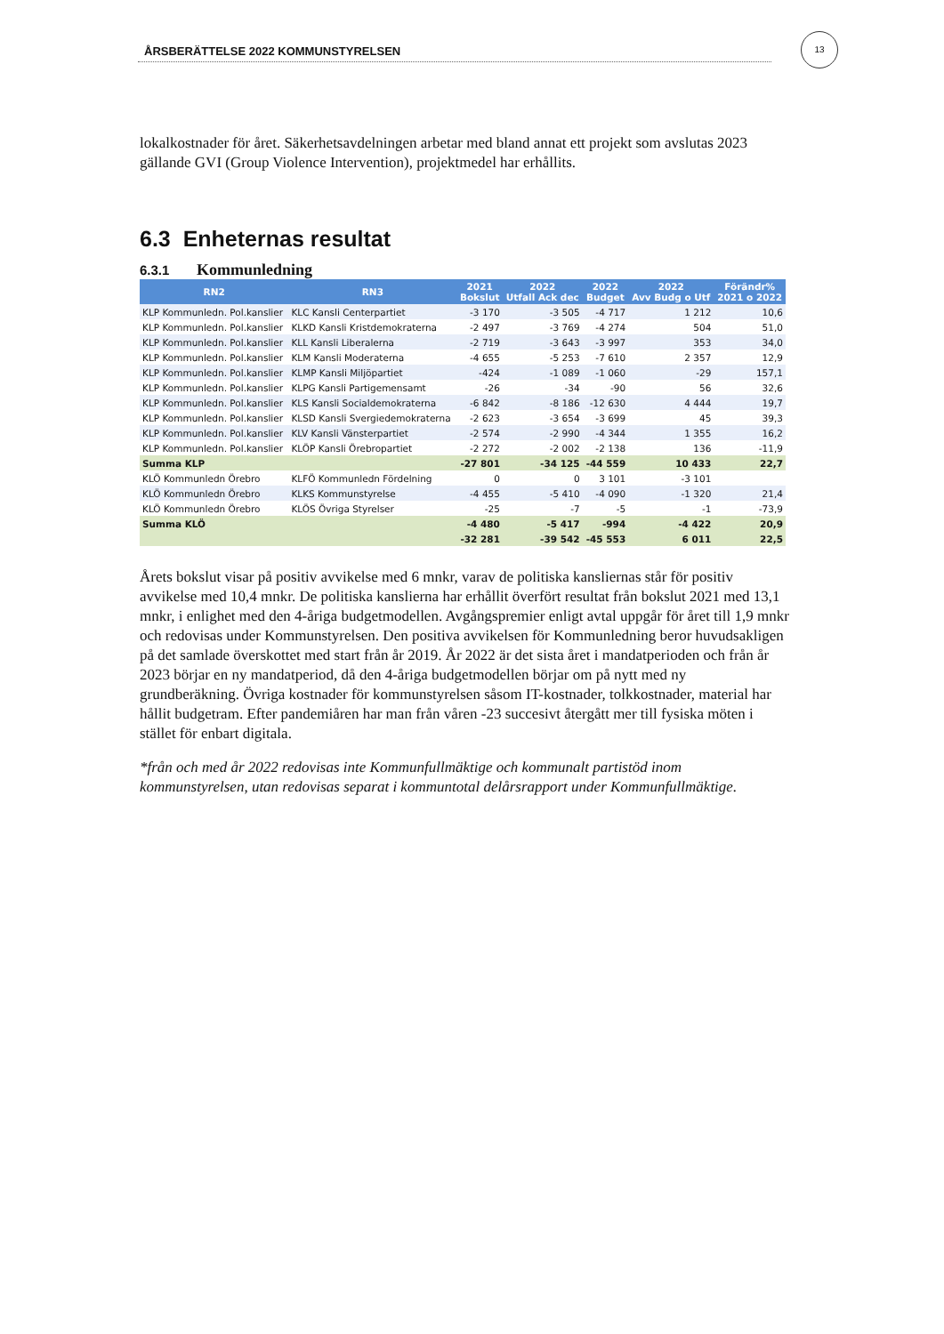ÅRSBERÄTTELSE 2022 KOMMUNSTYRELSEN
13
lokalkostnader för året. Säkerhetsavdelningen arbetar med bland annat ett projekt som avslutas 2023 gällande GVI (Group Violence Intervention), projektmedel har erhållits.
6.3 Enheternas resultat
6.3.1 Kommunledning
| RN2 | RN3 | 2021 Bokslut | 2022 Utfall Ack dec | 2022 Budget | 2022 Avv Budg o Utf | Förändr% 2021 o 2022 |
| --- | --- | --- | --- | --- | --- | --- |
| KLP Kommunledn. Pol.kanslier | KLC Kansli Centerpartiet | -3 170 | -3 505 | -4 717 | 1 212 | 10,6 |
| KLP Kommunledn. Pol.kanslier | KLKD Kansli Kristdemokraterna | -2 497 | -3 769 | -4 274 | 504 | 51,0 |
| KLP Kommunledn. Pol.kanslier | KLL Kansli Liberalerna | -2 719 | -3 643 | -3 997 | 353 | 34,0 |
| KLP Kommunledn. Pol.kanslier | KLM Kansli Moderaterna | -4 655 | -5 253 | -7 610 | 2 357 | 12,9 |
| KLP Kommunledn. Pol.kanslier | KLMP Kansli Miljöpartiet | -424 | -1 089 | -1 060 | -29 | 157,1 |
| KLP Kommunledn. Pol.kanslier | KLPG Kansli Partigemensamt | -26 | -34 | -90 | 56 | 32,6 |
| KLP Kommunledn. Pol.kanslier | KLS Kansli Socialdemokraterna | -6 842 | -8 186 | -12 630 | 4 444 | 19,7 |
| KLP Kommunledn. Pol.kanslier | KLSD Kansli Svergiedemokraterna | -2 623 | -3 654 | -3 699 | 45 | 39,3 |
| KLP Kommunledn. Pol.kanslier | KLV Kansli Vänsterpartiet | -2 574 | -2 990 | -4 344 | 1 355 | 16,2 |
| KLP Kommunledn. Pol.kanslier | KLÖP Kansli Örebropartiet | -2 272 | -2 002 | -2 138 | 136 | -11,9 |
| Summa KLP | | -27 801 | -34 125 | -44 559 | 10 433 | 22,7 |
| KLÖ Kommunledn Örebro | KLFÖ Kommunledn Fördelning | 0 | 0 | 3 101 | -3 101 | |
| KLÖ Kommunledn Örebro | KLKS Kommunstyrelse | -4 455 | -5 410 | -4 090 | -1 320 | 21,4 |
| KLÖ Kommunledn Örebro | KLÖS Övriga Styrelser | -25 | -7 | -5 | -1 | -73,9 |
| Summa KLÖ | | -4 480 | -5 417 | -994 | -4 422 | 20,9 |
| | | -32 281 | -39 542 | -45 553 | 6 011 | 22,5 |
Årets bokslut visar på positiv avvikelse med 6 mnkr, varav de politiska kansliernas står för positiv avvikelse med 10,4 mnkr. De politiska kanslierna har erhållit överfört resultat från bokslut 2021 med 13,1 mnkr, i enlighet med den 4-åriga budgetmodellen. Avgångspremier enligt avtal uppgår för året till 1,9 mnkr och redovisas under Kommunstyrelsen. Den positiva avvikelsen för Kommunledning beror huvudsakligen på det samlade överskottet med start från år 2019. År 2022 är det sista året i mandatperioden och från år 2023 börjar en ny mandatperiod, då den 4-åriga budgetmodellen börjar om på nytt med ny grundberäkning. Övriga kostnader för kommunstyrelsen såsom IT-kostnader, tolkkostnader, material har hållit budgetram. Efter pandemiåren har man från våren -23 succesivt återgått mer till fysiska möten i stället för enbart digitala.
*från och med år 2022 redovisas inte Kommunfullmäktige och kommunalt partistöd inom kommunstyrelsen, utan redovisas separat i kommuntotal delårsrapport under Kommunfullmäktige.